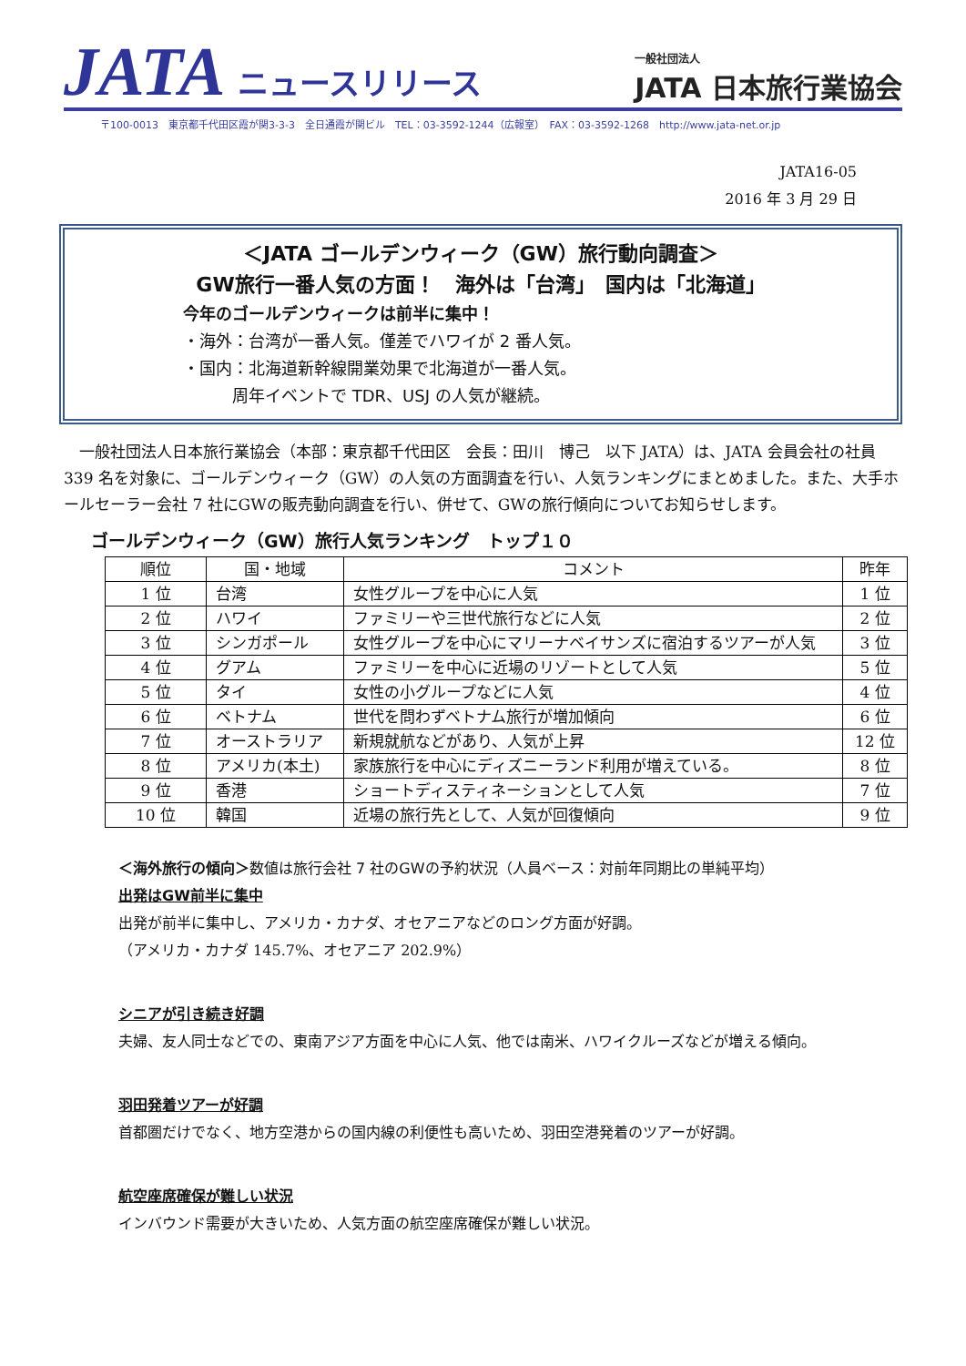JATA ニュースリリース
一般社団法人
JATA 日本旅行業協会
〒100-0013　東京都千代田区霞が関3-3-3　全日通霞が関ビル　TEL：03-3592-1244（広報室）　FAX：03-3592-1268　http://www.jata-net.or.jp
JATA16-05
2016 年 3 月 29 日
＜JATA ゴールデンウィーク（GW）旅行動向調査＞
GW旅行一番人気の方面！　海外は「台湾」　国内は「北海道」
今年のゴールデンウィークは前半に集中！
・海外：台湾が一番人気。僅差でハワイが 2 番人気。
・国内：北海道新幹線開業効果で北海道が一番人気。
　　　周年イベントで TDR、USJ の人気が継続。
一般社団法人日本旅行業協会（本部：東京都千代田区　会長：田川　博己　以下 JATA）は、JATA 会員会社の社員 339 名を対象に、ゴールデンウィーク（GW）の人気の方面調査を行い、人気ランキングにまとめました。また、大手ホールセーラー会社 7 社にGWの販売動向調査を行い、併せて、GWの旅行傾向についてお知らせします。
ゴールデンウィーク（GW）旅行人気ランキング　トップ１０
| 順位 | 国・地域 | コメント | 昨年 |
| --- | --- | --- | --- |
| 1 位 | 台湾 | 女性グループを中心に人気 | 1 位 |
| 2 位 | ハワイ | ファミリーや三世代旅行などに人気 | 2 位 |
| 3 位 | シンガポール | 女性グループを中心にマリーナベイサンズに宿泊するツアーが人気 | 3 位 |
| 4 位 | グアム | ファミリーを中心に近場のリゾートとして人気 | 5 位 |
| 5 位 | タイ | 女性の小グループなどに人気 | 4 位 |
| 6 位 | ベトナム | 世代を問わずベトナム旅行が増加傾向 | 6 位 |
| 7 位 | オーストラリア | 新規就航などがあり、人気が上昇 | 12 位 |
| 8 位 | アメリカ(本土) | 家族旅行を中心にディズニーランド利用が増えている。 | 8 位 |
| 9 位 | 香港 | ショートディスティネーションとして人気 | 7 位 |
| 10 位 | 韓国 | 近場の旅行先として、人気が回復傾向 | 9 位 |
＜海外旅行の傾向＞数値は旅行会社 7 社のGWの予約状況（人員ベース：対前年同期比の単純平均）
出発はGW前半に集中
出発が前半に集中し、アメリカ・カナダ、オセアニアなどのロング方面が好調。
（アメリカ・カナダ 145.7%、オセアニア 202.9%）
シニアが引き続き好調
夫婦、友人同士などでの、東南アジア方面を中心に人気、他では南米、ハワイクルーズなどが増える傾向。
羽田発着ツアーが好調
首都圏だけでなく、地方空港からの国内線の利便性も高いため、羽田空港発着のツアーが好調。
航空座席確保が難しい状況
インバウンド需要が大きいため、人気方面の航空座席確保が難しい状況。